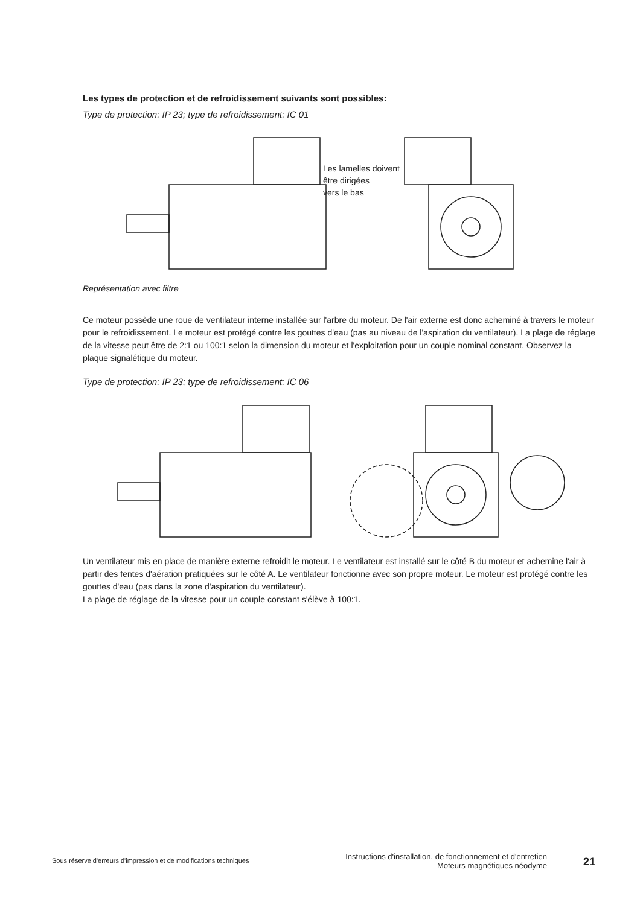Les types de protection et de refroidissement suivants sont possibles:
Type de protection: IP 23; type de refroidissement: IC 01
Les lamelles doivent
être dirigées
vers le bas
Représentation avec filtre
Ce moteur possède une roue de ventilateur interne installée sur l'arbre du moteur. De l'air externe est donc acheminé à travers le moteur pour le refroidissement. Le moteur est protégé contre les gouttes d'eau (pas au niveau de l'aspiration du ventilateur). La plage de réglage de la vitesse peut être de 2:1 ou 100:1 selon la dimension du moteur et l'exploitation pour un couple nominal constant. Observez la plaque signalétique du moteur.
Type de protection: IP 23; type de refroidissement: IC 06
Un ventilateur mis en place de manière externe refroidit le moteur. Le ventilateur est installé sur le côté B du moteur et achemine l'air à partir des fentes d'aération pratiquées sur le côté A. Le ventilateur fonctionne avec son propre moteur. Le moteur est protégé contre les gouttes d'eau (pas dans la zone d'aspiration du ventilateur).
La plage de réglage de la vitesse pour un couple constant s'élève à 100:1.
Sous réserve d'erreurs d'impression et de modifications techniques
Instructions d'installation, de fonctionnement et d'entretien Moteurs magnétiques néodyme
21